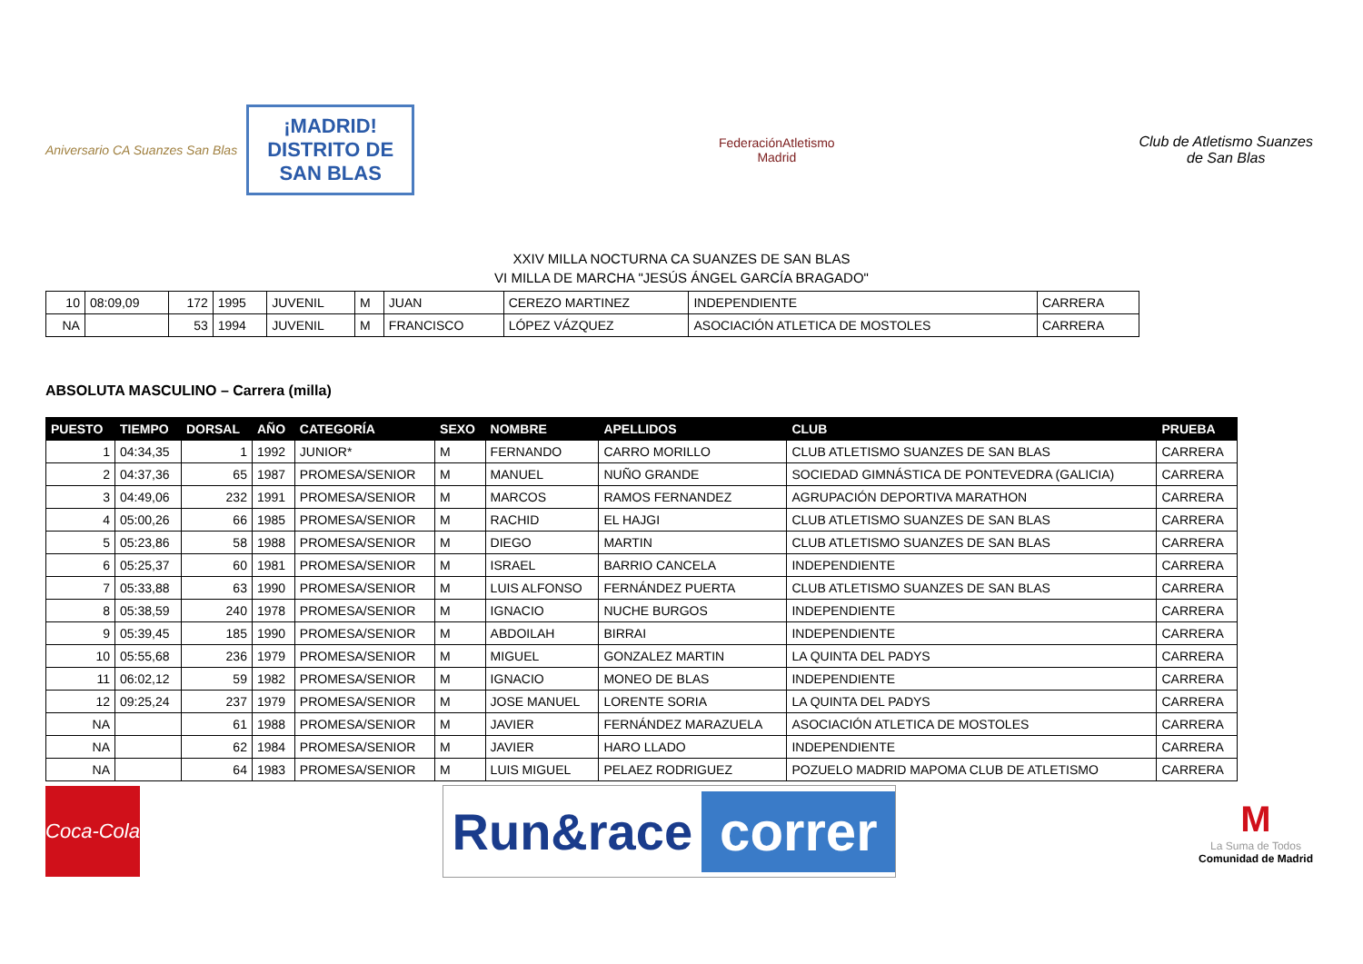Aniversario CA Suanzes San Blas
¡MADRID!
DISTRITO DE
SAN BLAS
FederaciónAtletismo
Madrid
Club de Atletismo Suanzes
de San Blas
XXIV MILLA NOCTURNA CA SUANZES DE SAN BLAS
VI MILLA DE MARCHA "JESÚS ÁNGEL GARCÍA BRAGADO"
| 10 | 08:09,09 | 172 | 1995 | JUVENIL | M | JUAN | CEREZO MARTINEZ | INDEPENDIENTE | CARRERA |
| NA | | 53 | 1994 | JUVENIL | M | FRANCISCO | LÓPEZ VÁZQUEZ | ASOCIACIÓN ATLETICA DE MOSTOLES | CARRERA |
ABSOLUTA MASCULINO – Carrera (milla)
| PUESTO | TIEMPO | DORSAL | AÑO | CATEGORÍA | SEXO | NOMBRE | APELLIDOS | CLUB | PRUEBA |
| --- | --- | --- | --- | --- | --- | --- | --- | --- | --- |
| 1 | 04:34,35 | 1 | 1992 | JUNIOR* | M | FERNANDO | CARRO MORILLO | CLUB ATLETISMO SUANZES DE SAN BLAS | CARRERA |
| 2 | 04:37,36 | 65 | 1987 | PROMESA/SENIOR | M | MANUEL | NUÑO GRANDE | SOCIEDAD GIMNÁSTICA DE PONTEVEDRA (GALICIA) | CARRERA |
| 3 | 04:49,06 | 232 | 1991 | PROMESA/SENIOR | M | MARCOS | RAMOS FERNANDEZ | AGRUPACIÓN DEPORTIVA MARATHON | CARRERA |
| 4 | 05:00,26 | 66 | 1985 | PROMESA/SENIOR | M | RACHID | EL HAJGI | CLUB ATLETISMO SUANZES DE SAN BLAS | CARRERA |
| 5 | 05:23,86 | 58 | 1988 | PROMESA/SENIOR | M | DIEGO | MARTIN | CLUB ATLETISMO SUANZES DE SAN BLAS | CARRERA |
| 6 | 05:25,37 | 60 | 1981 | PROMESA/SENIOR | M | ISRAEL | BARRIO CANCELA | INDEPENDIENTE | CARRERA |
| 7 | 05:33,88 | 63 | 1990 | PROMESA/SENIOR | M | LUIS ALFONSO | FERNÁNDEZ PUERTA | CLUB ATLETISMO SUANZES DE SAN BLAS | CARRERA |
| 8 | 05:38,59 | 240 | 1978 | PROMESA/SENIOR | M | IGNACIO | NUCHE BURGOS | INDEPENDIENTE | CARRERA |
| 9 | 05:39,45 | 185 | 1990 | PROMESA/SENIOR | M | ABDOILAH | BIRRAI | INDEPENDIENTE | CARRERA |
| 10 | 05:55,68 | 236 | 1979 | PROMESA/SENIOR | M | MIGUEL | GONZALEZ MARTIN | LA QUINTA DEL PADYS | CARRERA |
| 11 | 06:02,12 | 59 | 1982 | PROMESA/SENIOR | M | IGNACIO | MONEO DE BLAS | INDEPENDIENTE | CARRERA |
| 12 | 09:25,24 | 237 | 1979 | PROMESA/SENIOR | M | JOSE MANUEL | LORENTE SORIA | LA QUINTA DEL PADYS | CARRERA |
| NA | | 61 | 1988 | PROMESA/SENIOR | M | JAVIER | FERNÁNDEZ MARAZUELA | ASOCIACIÓN ATLETICA DE MOSTOLES | CARRERA |
| NA | | 62 | 1984 | PROMESA/SENIOR | M | JAVIER | HARO LLADO | INDEPENDIENTE | CARRERA |
| NA | | 64 | 1983 | PROMESA/SENIOR | M | LUIS MIGUEL | PELAEZ RODRIGUEZ | POZUELO MADRID MAPOMA CLUB DE ATLETISMO | CARRERA |
Coca-Cola
Run&race correr
M
La Suma de Todos
Comunidad de Madrid